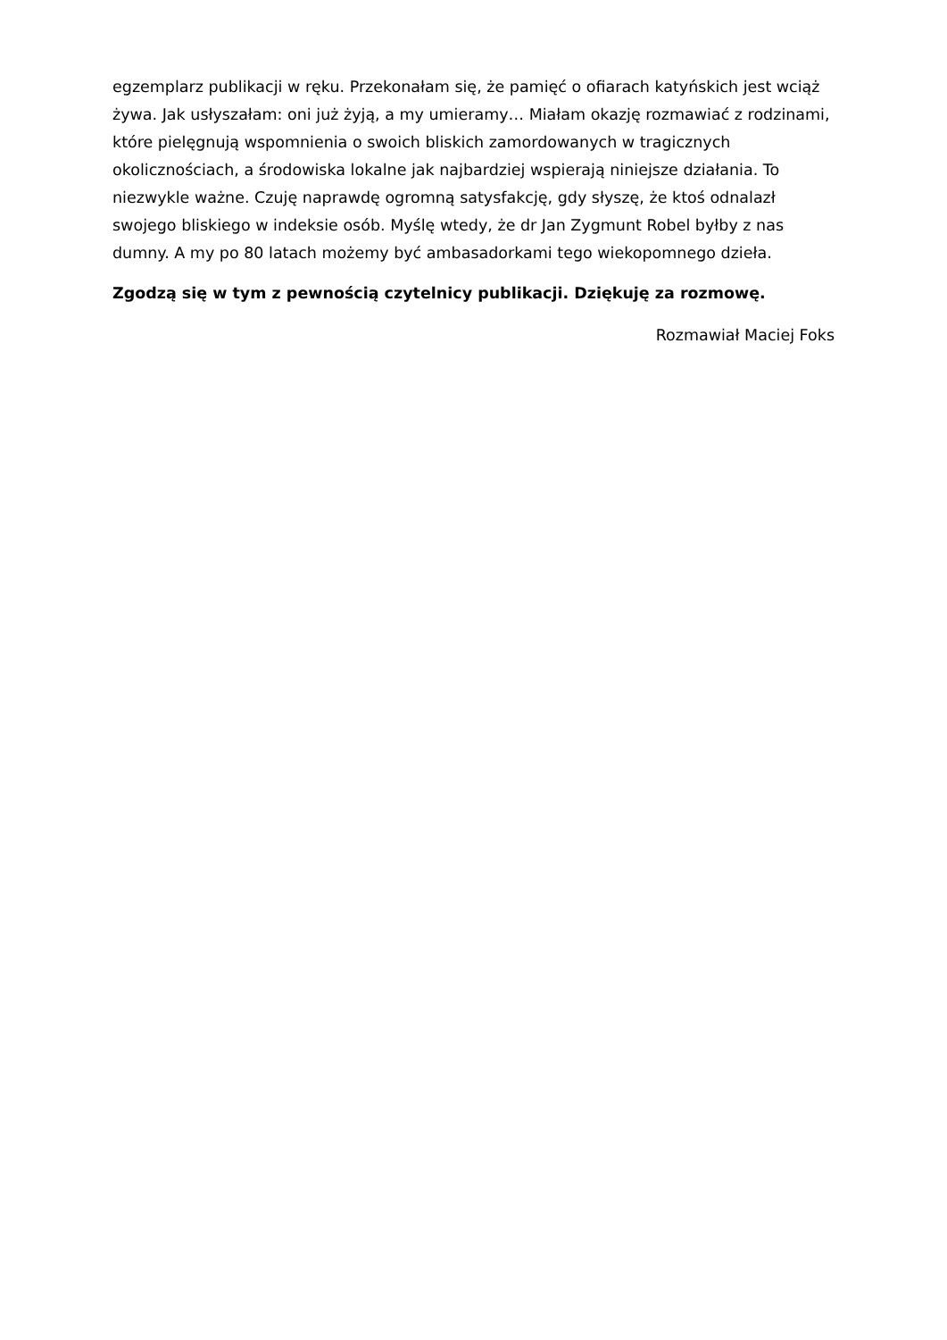egzemplarz publikacji w ręku. Przekonałam się, że pamięć o ofiarach katyńskich jest wciąż żywa. Jak usłyszałam: oni już żyją, a my umieramy… Miałam okazję rozmawiać z rodzinami, które pielęgnują wspomnienia o swoich bliskich zamordowanych w tragicznych okolicznościach, a środowiska lokalne jak najbardziej wspierają niniejsze działania. To niezwykle ważne. Czuję naprawdę ogromną satysfakcję, gdy słyszę, że ktoś odnalazł swojego bliskiego w indeksie osób. Myślę wtedy, że dr Jan Zygmunt Robel byłby z nas dumny. A my po 80 latach możemy być ambasadorkami tego wiekopomnego dzieła.
Zgodzą się w tym z pewnością czytelnicy publikacji. Dziękuję za rozmowę.
Rozmawiał Maciej Foks